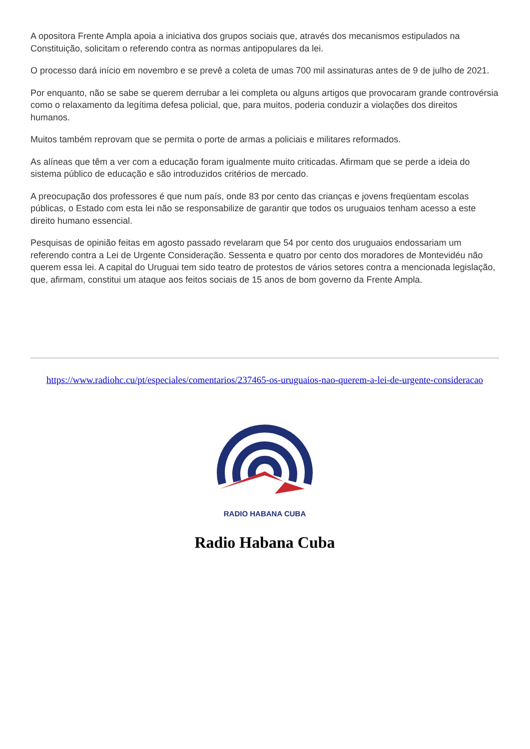A opositora Frente Ampla apoia a iniciativa dos grupos sociais que, através dos mecanismos estipulados na Constituição, solicitam o referendo contra as normas antipopulares da lei.
O processo dará início em novembro e se prevê a coleta de umas 700 mil assinaturas antes de 9 de julho de 2021.
Por enquanto, não se sabe se querem derrubar a lei completa ou alguns artigos que provocaram grande controvérsia como o relaxamento da legítima defesa policial, que, para muitos, poderia conduzir a violações dos direitos humanos.
Muitos também reprovam que se permita o porte de armas a policiais e militares reformados.
As alíneas que têm a ver com a educação foram igualmente muito criticadas. Afirmam que se perde a ideia do sistema público de educação e são introduzidos critérios de mercado.
A preocupação dos professores é que num país, onde 83 por cento das crianças e jovens freqüentam escolas públicas, o Estado com esta lei não se responsabilize de garantir que todos os uruguaios tenham acesso a este direito humano essencial.
Pesquisas de opinião feitas em agosto passado revelaram que 54 por cento dos uruguaios endossariam um referendo contra a Lei de Urgente Consideração. Sessenta e quatro por cento dos moradores de Montevidéu não querem essa lei. A capital do Uruguai tem sido teatro de protestos de vários setores contra a mencionada legislação, que, afirmam, constitui um ataque aos feitos sociais de 15 anos de bom governo da Frente Ampla.
https://www.radiohc.cu/pt/especiales/comentarios/237465-os-uruguaios-nao-querem-a-lei-de-urgente-consideracao
RADIO HABANA CUBA
Radio Habana Cuba